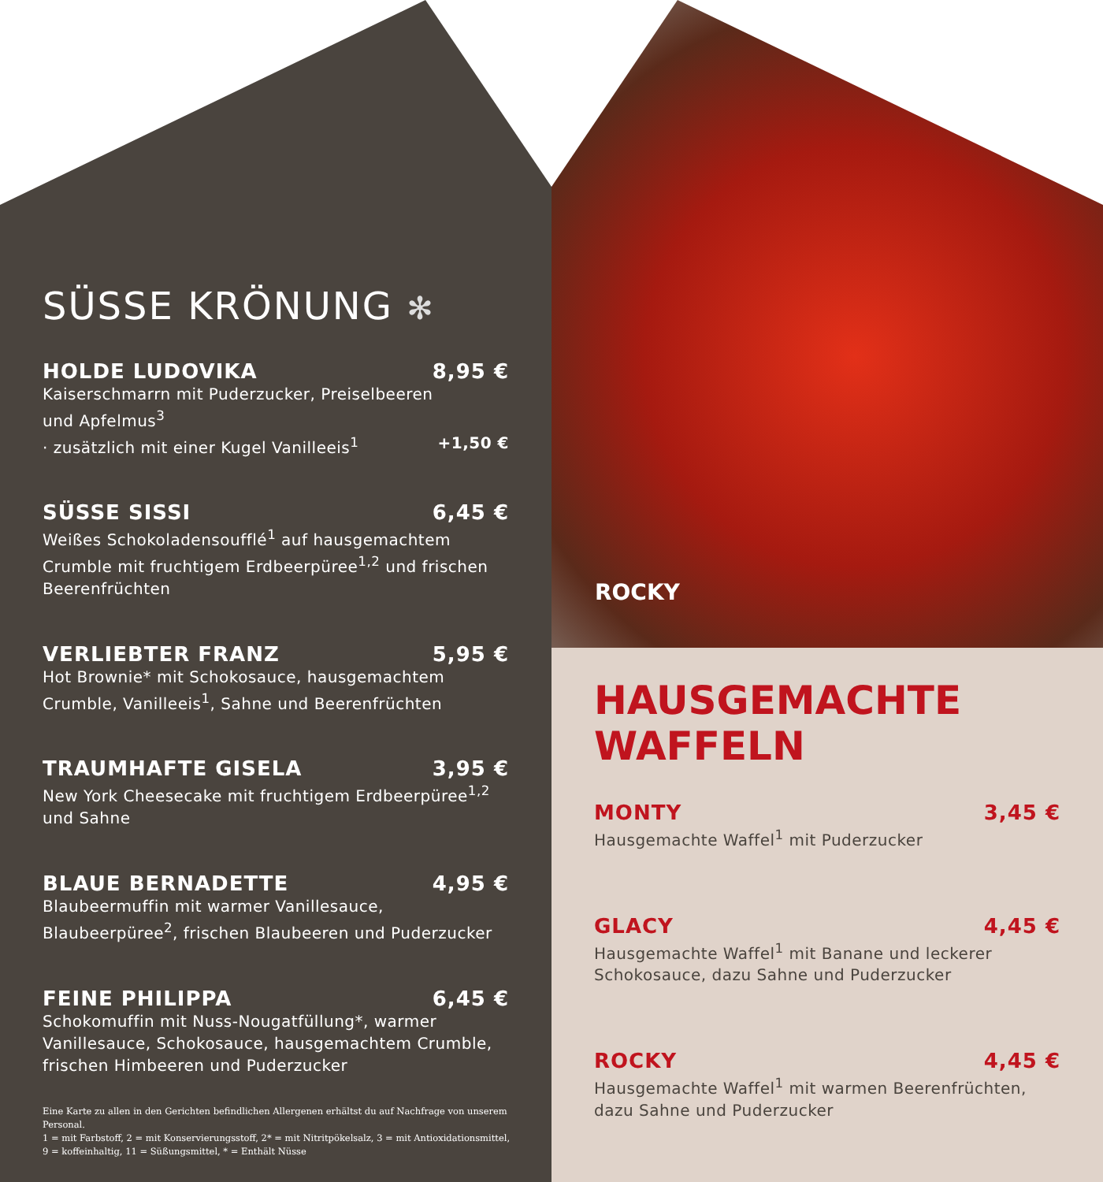SÜSSE KRÖNUNG ✻
HOLDE LUDOVIKA 8,95 €
Kaiserschmarrn mit Puderzucker, Preiselbeeren
und Apfelmus<sup>3</sup>
· zusätzlich mit einer Kugel Vanilleeis<sup>1</sup> +1,50 €
SÜSSE SISSI 6,45 €
Weißes Schokoladensoufflé<sup>1</sup> auf hausgemachtem Crumble mit fruchtigem Erdbeerpüree<sup>1,2</sup> und frischen Beerenfrüchten
VERLIEBTER FRANZ 5,95 €
Hot Brownie* mit Schokosauce, hausgemachtem Crumble, Vanilleeis<sup>1</sup>, Sahne und Beerenfrüchten
TRAUMHAFTE GISELA 3,95 €
New York Cheesecake mit fruchtigem Erdbeerpüree<sup>1,2</sup> und Sahne
BLAUE BERNADETTE 4,95 €
Blaubeermuffin mit warmer Vanillesauce, Blaubeerpüree<sup>2</sup>, frischen Blaubeeren und Puderzucker
FEINE PHILIPPA 6,45 €
Schokomuffin mit Nuss-Nougatfüllung*, warmer Vanillesauce, Schokosauce, hausgemachtem Crumble, frischen Himbeeren und Puderzucker
Eine Karte zu allen in den Gerichten befindlichen Allergenen erhältst du auf Nachfrage von unserem Personal.
1 = mit Farbstoff, 2 = mit Konservierungsstoff, 2* = mit Nitritpökelsalz, 3 = mit Antioxidationsmittel,
9 = koffeinhaltig, 11 = Süßungsmittel, * = Enthält Nüsse
ROCKY
HAUSGEMACHTE
WAFFELN
MONTY 3,45 €
Hausgemachte Waffel<sup>1</sup> mit Puderzucker
GLACY 4,45 €
Hausgemachte Waffel<sup>1</sup> mit Banane und leckerer
Schokosauce, dazu Sahne und Puderzucker
ROCKY 4,45 €
Hausgemachte Waffel<sup>1</sup> mit warmen Beerenfrüchten,
dazu Sahne und Puderzucker